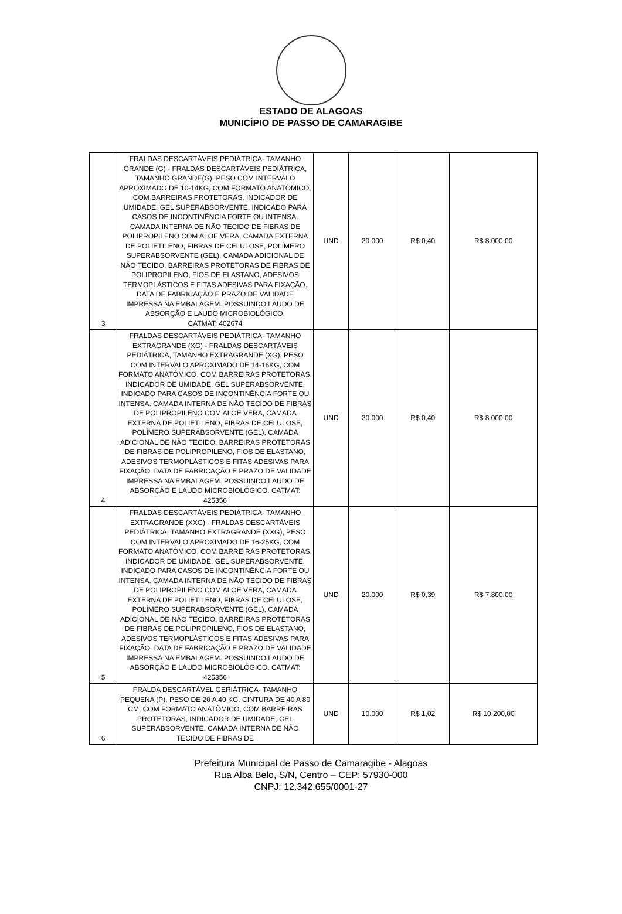ESTADO DE ALAGOAS
MUNICÍPIO DE PASSO DE CAMARAGIBE
| 3 | FRALDAS DESCARTÁVEIS PEDIÁTRICA- TAMANHO GRANDE (G) - FRALDAS DESCARTÁVEIS PEDIÁTRICA, TAMANHO GRANDE(G), PESO COM INTERVALO APROXIMADO DE 10-14KG, COM FORMATO ANATÔMICO, COM BARREIRAS PROTETORAS, INDICADOR DE UMIDADE, GEL SUPERABSORVENTE. INDICADO PARA CASOS DE INCONTINÊNCIA FORTE OU INTENSA. CAMADA INTERNA DE NÃO TECIDO DE FIBRAS DE POLIPROPILENO COM ALOE VERA, CAMADA EXTERNA DE POLIETILENO, FIBRAS DE CELULOSE, POLÍMERO SUPERABSORVENTE (GEL), CAMADA ADICIONAL DE NÃO TECIDO, BARREIRAS PROTETORAS DE FIBRAS DE POLIPROPILENO, FIOS DE ELASTANO, ADESIVOS TERMOPLÁSTICOS E FITAS ADESIVAS PARA FIXAÇÃO. DATA DE FABRICAÇÃO E PRAZO DE VALIDADE IMPRESSA NA EMBALAGEM. POSSUINDO LAUDO DE ABSORÇÃO E LAUDO MICROBIOLÓGICO. CATMAT: 402674 | UND | 20.000 | R$ 0,40 | R$ 8.000,00 |
| 4 | FRALDAS DESCARTÁVEIS PEDIÁTRICA- TAMANHO EXTRAGRANDE (XG) - FRALDAS DESCARTÁVEIS PEDIÁTRICA, TAMANHO EXTRAGRANDE (XG), PESO COM INTERVALO APROXIMADO DE 14-16KG, COM FORMATO ANATÔMICO, COM BARREIRAS PROTETORAS, INDICADOR DE UMIDADE, GEL SUPERABSORVENTE. INDICADO PARA CASOS DE INCONTINÊNCIA FORTE OU INTENSA. CAMADA INTERNA DE NÃO TECIDO DE FIBRAS DE POLIPROPILENO COM ALOE VERA, CAMADA EXTERNA DE POLIETILENO, FIBRAS DE CELULOSE, POLÍMERO SUPERABSORVENTE (GEL), CAMADA ADICIONAL DE NÃO TECIDO, BARREIRAS PROTETORAS DE FIBRAS DE POLIPROPILENO, FIOS DE ELASTANO, ADESIVOS TERMOPLÁSTICOS E FITAS ADESIVAS PARA FIXAÇÃO. DATA DE FABRICAÇÃO E PRAZO DE VALIDADE IMPRESSA NA EMBALAGEM. POSSUINDO LAUDO DE ABSORÇÃO E LAUDO MICROBIOLÓGICO. CATMAT: 425356 | UND | 20.000 | R$ 0,40 | R$ 8.000,00 |
| 5 | FRALDAS DESCARTÁVEIS PEDIÁTRICA- TAMANHO EXTRAGRANDE (XXG) - FRALDAS DESCARTÁVEIS PEDIÁTRICA, TAMANHO EXTRAGRANDE (XXG), PESO COM INTERVALO APROXIMADO DE 16-25KG, COM FORMATO ANATÔMICO, COM BARREIRAS PROTETORAS, INDICADOR DE UMIDADE, GEL SUPERABSORVENTE. INDICADO PARA CASOS DE INCONTINÊNCIA FORTE OU INTENSA. CAMADA INTERNA DE NÃO TECIDO DE FIBRAS DE POLIPROPILENO COM ALOE VERA, CAMADA EXTERNA DE POLIETILENO, FIBRAS DE CELULOSE, POLÍMERO SUPERABSORVENTE (GEL), CAMADA ADICIONAL DE NÃO TECIDO, BARREIRAS PROTETORAS DE FIBRAS DE POLIPROPILENO, FIOS DE ELASTANO, ADESIVOS TERMOPLÁSTICOS E FITAS ADESIVAS PARA FIXAÇÃO. DATA DE FABRICAÇÃO E PRAZO DE VALIDADE IMPRESSA NA EMBALAGEM. POSSUINDO LAUDO DE ABSORÇÃO E LAUDO MICROBIOLÓGICO. CATMAT: 425356 | UND | 20.000 | R$ 0,39 | R$ 7.800,00 |
| 6 | FRALDA DESCARTÁVEL GERIÁTRICA- TAMANHO PEQUENA (P), PESO DE 20 A 40 KG, CINTURA DE 40 A 80 CM, COM FORMATO ANATÔMICO, COM BARREIRAS PROTETORAS, INDICADOR DE UMIDADE, GEL SUPERABSORVENTE. CAMADA INTERNA DE NÃO TECIDO DE FIBRAS DE | UND | 10.000 | R$ 1,02 | R$ 10.200,00 |
Prefeitura Municipal de Passo de Camaragibe - Alagoas
Rua Alba Belo, S/N, Centro – CEP: 57930-000
CNPJ: 12.342.655/0001-27